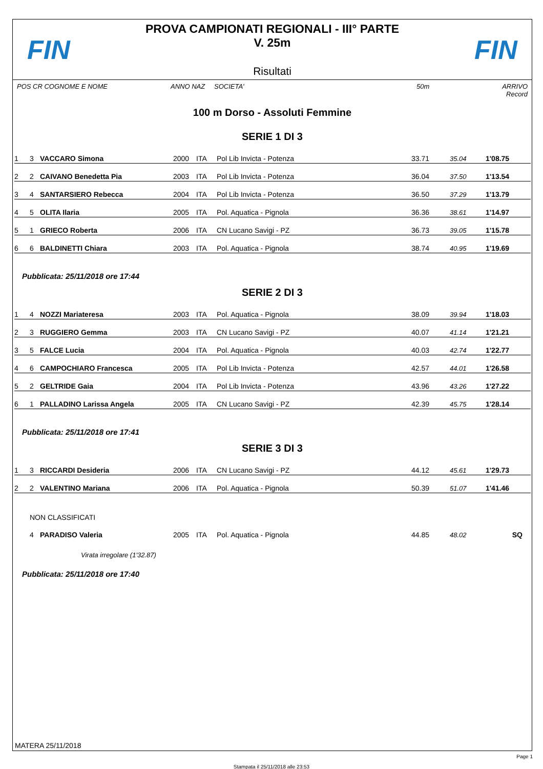FIN
PROVA CAMPIONATI REGIONALI - III° PARTE
V. 25m
Risultati
FIN
POS CR COGNOME E NOME ANNO NAZ SOCIETA' 50m ARRIVO Record
100 m Dorso - Assoluti Femmine
SERIE 1 DI 3
| 1 | 3 | VACCARO Simona | 2000 | ITA | Pol Lib Invicta - Potenza | 33.71 | 35.04 | 1'08.75 | |
| 2 | 2 | CAIVANO Benedetta Pia | 2003 | ITA | Pol Lib Invicta - Potenza | 36.04 | 37.50 | 1'13.54 | |
| 3 | 4 | SANTARSIERO Rebecca | 2004 | ITA | Pol Lib Invicta - Potenza | 36.50 | 37.29 | 1'13.79 | |
| 4 | 5 | OLITA Ilaria | 2005 | ITA | Pol. Aquatica - Pignola | 36.36 | 38.61 | 1'14.97 | |
| 5 | 1 | GRIECO Roberta | 2006 | ITA | CN Lucano Savigi - PZ | 36.73 | 39.05 | 1'15.78 | |
| 6 | 6 | BALDINETTI Chiara | 2003 | ITA | Pol. Aquatica - Pignola | 38.74 | 40.95 | 1'19.69 | |
Pubblicata: 25/11/2018 ore 17:44
SERIE 2 DI 3
| 1 | 4 | NOZZI Mariateresa | 2003 | ITA | Pol. Aquatica - Pignola | 38.09 | 39.94 | 1'18.03 | |
| 2 | 3 | RUGGIERO Gemma | 2003 | ITA | CN Lucano Savigi - PZ | 40.07 | 41.14 | 1'21.21 | |
| 3 | 5 | FALCE Lucia | 2004 | ITA | Pol. Aquatica - Pignola | 40.03 | 42.74 | 1'22.77 | |
| 4 | 6 | CAMPOCHIARO Francesca | 2005 | ITA | Pol Lib Invicta - Potenza | 42.57 | 44.01 | 1'26.58 | |
| 5 | 2 | GELTRIDE Gaia | 2004 | ITA | Pol Lib Invicta - Potenza | 43.96 | 43.26 | 1'27.22 | |
| 6 | 1 | PALLADINO Larissa Angela | 2005 | ITA | CN Lucano Savigi - PZ | 42.39 | 45.75 | 1'28.14 | |
Pubblicata: 25/11/2018 ore 17:41
SERIE 3 DI 3
| 1 | 3 | RICCARDI Desideria | 2006 | ITA | CN Lucano Savigi - PZ | 44.12 | 45.61 | 1'29.73 | |
| 2 | 2 | VALENTINO Mariana | 2006 | ITA | Pol. Aquatica - Pignola | 50.39 | 51.07 | 1'41.46 | |
| | NON CLASSIFICATI | | | | | | | | |
| | 4 | PARADISO Valeria | 2005 | ITA | Pol. Aquatica - Pignola | 44.85 | 48.02 | SQ | |
| | | Virata irregolare (1'32.87) | | | | | | | |
Pubblicata: 25/11/2018 ore 17:40
MATERA 25/11/2018
Page 1
Stampata il 25/11/2018 alle 23:53